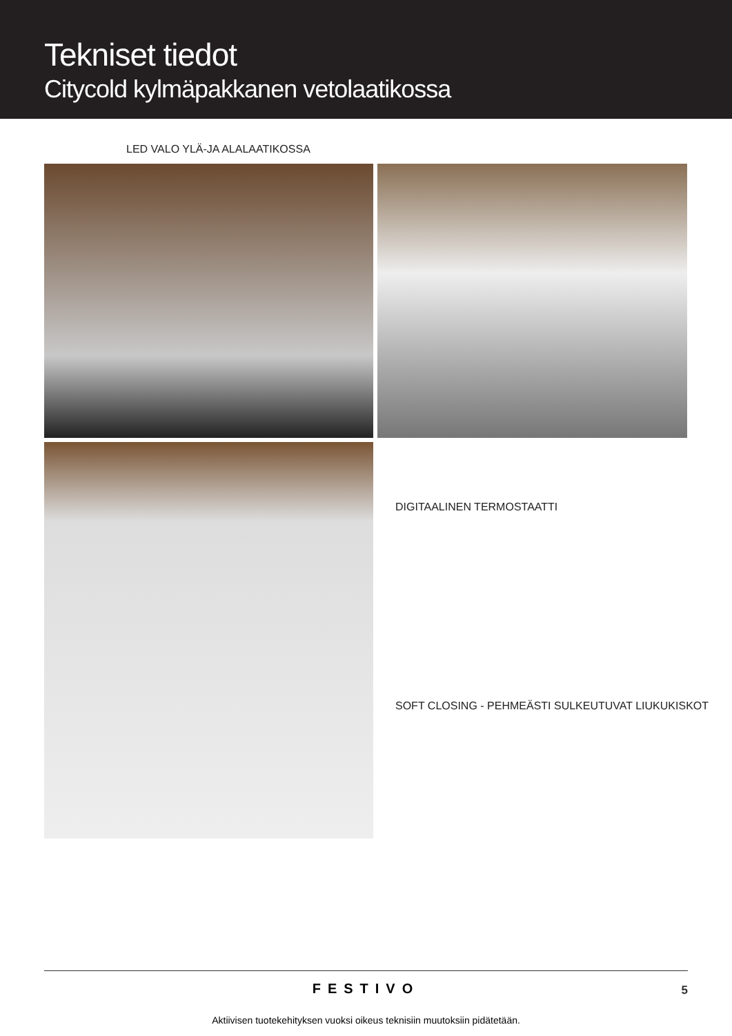Tekniset tiedot
Citycold kylmäpakkanen vetolaatikossa
LED VALO YLÄ-JA ALALAATIKOSSA
DIGITAALINEN TERMOSTAATTI
SOFT CLOSING - PEHMEÄSTI SULKEUTUVAT LIUKUKISKOT
FESTIVO
5
Aktiivisen tuotekehityksen vuoksi oikeus teknisiin muutoksiin pidätetään.